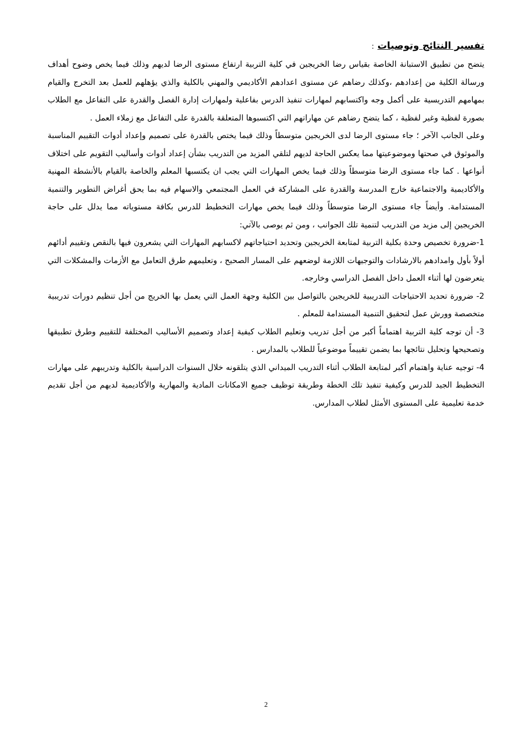تفسير النتائج وتوصيات :
يتضح من تطبيق الاستبانة الخاصة بقياس رضا الخريجين في كلية التربية ارتفاع مستوى الرضا لديهم وذلك فيما يخص وضوح أهداف ورسالة الكلية من إعدادهم ،وكذلك رضاهم عن مستوى اعدادهم الأكاديمي والمهني بالكلية والذي يؤهلهم للعمل بعد التخرج والقيام بمهامهم التدريسية على أكمل وجه واكتسابهم لمهارات تنفيذ الدرس بفاعلية ولمهارات إدارة الفصل والقدرة على التفاعل مع الطلاب بصورة لفظية وغير لفظية ، كما يتضح رضاهم عن مهاراتهم التي اكتسبوها المتعلقة بالقدرة على التفاعل مع زملاء العمل .
وعلى الجانب الآخر ؛ جاء مستوى الرضا لدى الخريجين متوسطاً وذلك فيما يختص بالقدرة على تصميم وإعداد أدوات التقييم المناسبة والموثوق في صحتها وموضوعيتها مما يعكس الحاجة لديهم لتلقي المزيد من التدريب بشأن إعداد أدوات وأساليب التقويم على اختلاف أنواعها . كما جاء مستوى الرضا متوسطاً وذلك فيما يخص المهارات التي يجب ان يكتسبها المعلم والخاصة بالقيام بالأنشطة المهنية والأكاديمية والاجتماعية خارج المدرسة والقدرة على المشاركة في العمل المجتمعي والاسهام فيه بما يحق أغراض التطوير والتنمية المستدامة. وأيضاً جاء مستوى الرضا متوسطاً وذلك فيما يخص مهارات التخطيط للدرس بكافة مستوياته مما يدلل على حاجة الخريجين إلى مزيد من التدريب لتنمية تلك الجوانب ، ومن ثم يوصى بالآتي:
1-ضرورة تخصيص وحدة بكلية التربية لمتابعة الخريجين وتحديد احتياجاتهم لاكسابهم المهارات التي يشعرون فيها بالنقص وتقييم أدائهم أولاً بأول وامدادهم بالارشادات والتوجيهات اللازمة لوضعهم على المسار الصحيح ، وتعليمهم طرق التعامل مع الأزمات والمشكلات التي يتعرضون لها أثناء العمل داخل الفصل الدراسي وخارجه.
2- ضرورة تحديد الاحتياجات التدريبية للخريجين بالتواصل بين الكلية وجهة العمل التي يعمل بها الخريج من أجل تنظيم دورات تدريبية متخصصة وورش عمل لتحقيق التنمية المستدامة للمعلم .
3- أن توجه كلية التربية اهتماماً أكبر من أجل تدريب وتعليم الطلاب كيفية إعداد وتصميم الأساليب المختلفة للتقييم وطرق تطبيقها وتصحيحها وتحليل نتائجها بما يضمن تقييماً موضوعياً للطلاب بالمدارس .
4- توجيه عناية واهتمام أكبر لمتابعة الطلاب أثناء التدريب الميداني الذي يتلقونه خلال السنوات الدراسية بالكلية وتدريبهم على مهارات التخطيط الجيد للدرس وكيفية تنفيذ تلك الخطة وطريقة توظيف جميع الامكانات المادية والمهارية والأكاديمية لديهم من أجل تقديم خدمة تعليمية على المستوى الأمثل لطلاب المدارس.
2